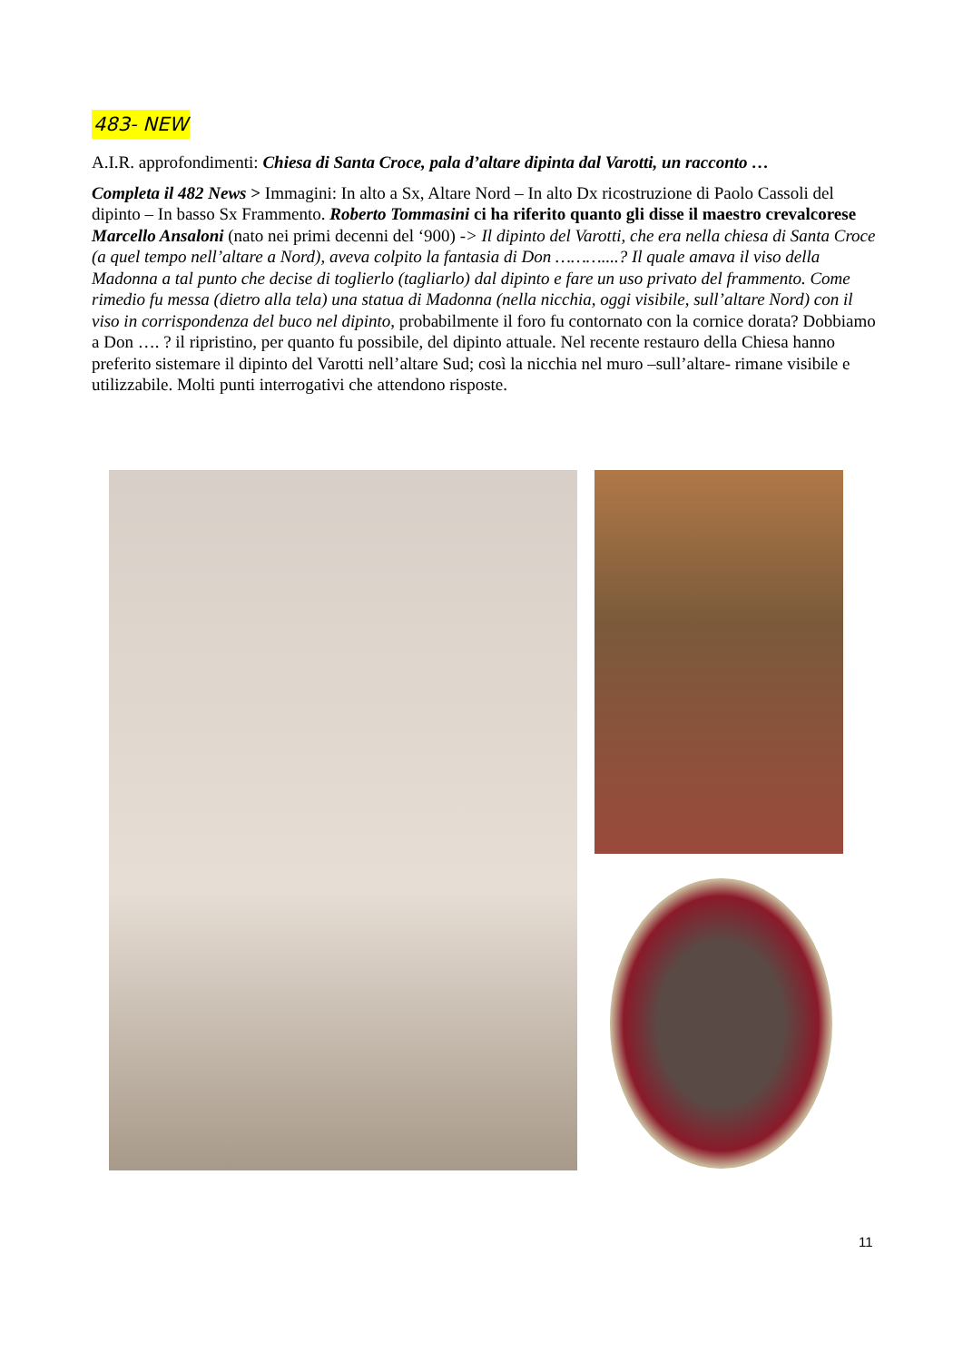483- NEW
A.I.R. approfondimenti: Chiesa di Santa Croce, pala d’altare dipinta dal Varotti, un racconto …
Completa il 482 News > Immagini: In alto a Sx, Altare Nord – In alto Dx ricostruzione di Paolo Cassoli del dipinto – In basso Sx Frammento. Roberto Tommasini ci ha riferito quanto gli disse il maestro crevalcorese Marcello Ansaloni (nato nei primi decenni del ‘900) -> Il dipinto del Varotti, che era nella chiesa di Santa Croce (a quel tempo nell’altare a Nord), aveva colpito la fantasia di Don ………....? Il quale amava il viso della Madonna a tal punto che decise di toglierlo (tagliarlo) dal dipinto e fare un uso privato del frammento. Come rimedio fu messa (dietro alla tela) una statua di Madonna (nella nicchia, oggi visibile, sull’altare Nord) con il viso in corrispondenza del buco nel dipinto, probabilmente il foro fu contornato con la cornice dorata? Dobbiamo a Don …. ? il ripristino, per quanto fu possibile, del dipinto attuale. Nel recente restauro della Chiesa hanno preferito sistemare il dipinto del Varotti nell’altare Sud; così la nicchia nel muro –sull’altare- rimane visibile e utilizzabile. Molti punti interrogativi che attendono risposte.
11